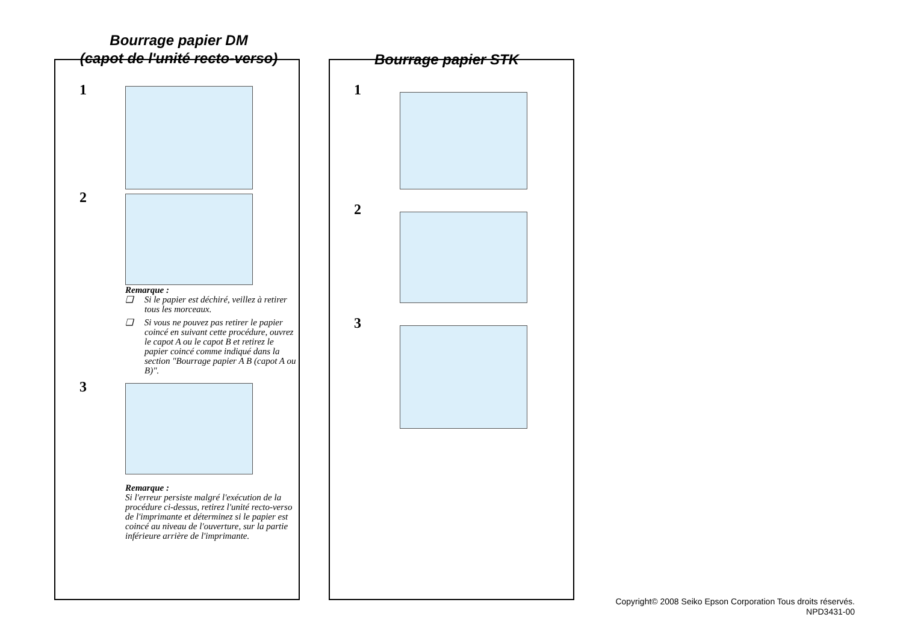Bourrage papier DM
(capot de l'unité recto-verso)
1
2
Remarque :
❑ Si le papier est déchiré, veillez à retirer tous les morceaux.
❑ Si vous ne pouvez pas retirer le papier coincé en suivant cette procédure, ouvrez le capot A ou le capot B et retirez le papier coincé comme indiqué dans la section "Bourrage papier A B (capot A ou B)".
3
Remarque :
Si l'erreur persiste malgré l'exécution de la procédure ci-dessus, retirez l'unité recto-verso de l'imprimante et déterminez si le papier est coincé au niveau de l'ouverture, sur la partie inférieure arrière de l'imprimante.
Bourrage papier STK
1
2
3
Copyright© 2008 Seiko Epson Corporation Tous droits réservés.
NPD3431-00